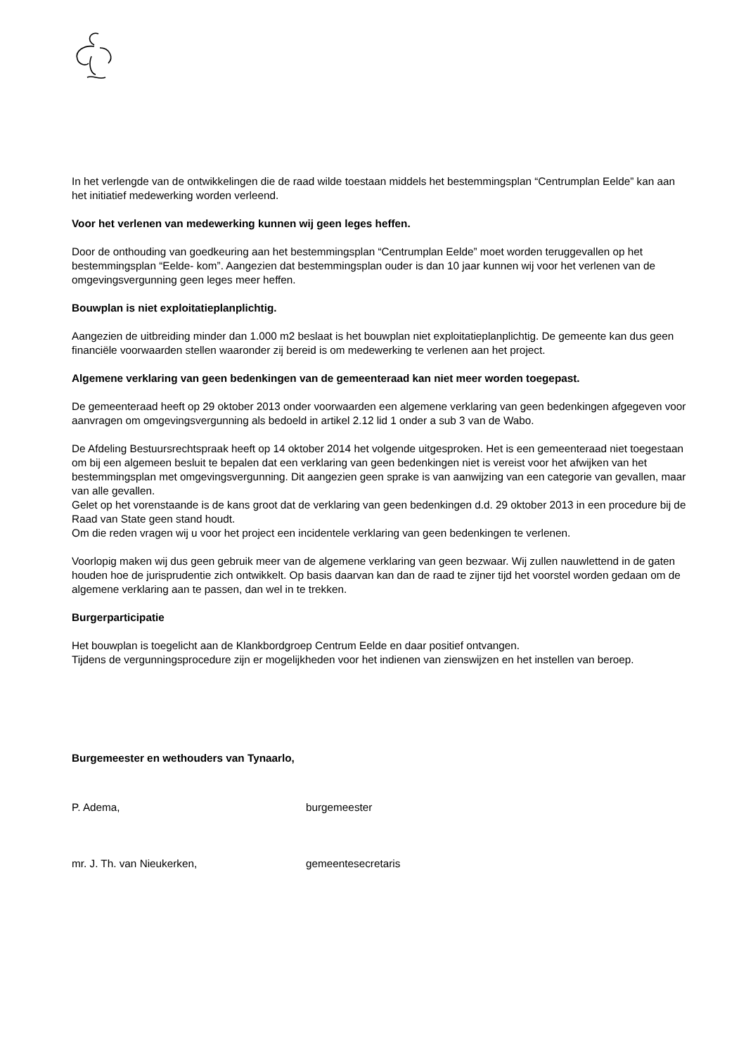In het verlengde van de ontwikkelingen die de raad wilde toestaan middels het bestemmingsplan “Centrumplan Eelde” kan aan het initiatief medewerking worden verleend.
Voor het verlenen van medewerking kunnen wij geen leges heffen.
Door de onthouding van goedkeuring aan het bestemmingsplan “Centrumplan Eelde” moet worden teruggevallen op het bestemmingsplan “Eelde- kom”. Aangezien dat bestemmingsplan ouder is dan 10 jaar kunnen wij voor het verlenen van de omgevingsvergunning geen leges meer heffen.
Bouwplan is niet exploitatieplanplichtig.
Aangezien de uitbreiding minder dan 1.000 m2 beslaat is het bouwplan niet exploitatieplanplichtig. De gemeente kan dus geen financiële voorwaarden stellen waaronder zij bereid is om medewerking te verlenen aan het project.
Algemene verklaring van geen bedenkingen van de gemeenteraad kan niet meer worden toegepast.
De gemeenteraad heeft op 29 oktober 2013 onder voorwaarden een algemene verklaring van geen bedenkingen afgegeven voor aanvragen om omgevingsvergunning als bedoeld in artikel 2.12 lid 1 onder a sub 3 van de Wabo.
De Afdeling Bestuursrechtspraak heeft op 14 oktober 2014 het volgende uitgesproken. Het is een gemeenteraad niet toegestaan om bij een algemeen besluit te bepalen dat een verklaring van geen bedenkingen niet is vereist voor het afwijken van het bestemmingsplan met omgevingsvergunning. Dit aangezien geen sprake is van aanwijzing van een categorie van gevallen, maar van alle gevallen.
Gelet op het vorenstaande is de kans groot dat de verklaring van geen bedenkingen d.d. 29 oktober 2013 in een procedure bij de Raad van State geen stand houdt.
Om die reden vragen wij u voor het project een incidentele verklaring van geen bedenkingen te verlenen.
Voorlopig maken wij dus geen gebruik meer van de algemene verklaring van geen bezwaar. Wij zullen nauwlettend in de gaten houden hoe de jurisprudentie zich ontwikkelt. Op basis daarvan kan dan de raad te zijner tijd het voorstel worden gedaan om de algemene verklaring aan te passen, dan wel in te trekken.
Burgerparticipatie
Het bouwplan is toegelicht aan de Klankbordgroep Centrum Eelde en daar positief ontvangen.
Tijdens de vergunningsprocedure zijn er mogelijkheden voor het indienen van zienswijzen en het instellen van beroep.
Burgemeester en wethouders van Tynaarlo,
P. Adema, burgemeester
mr. J. Th. van Nieukerken, gemeentesecretaris